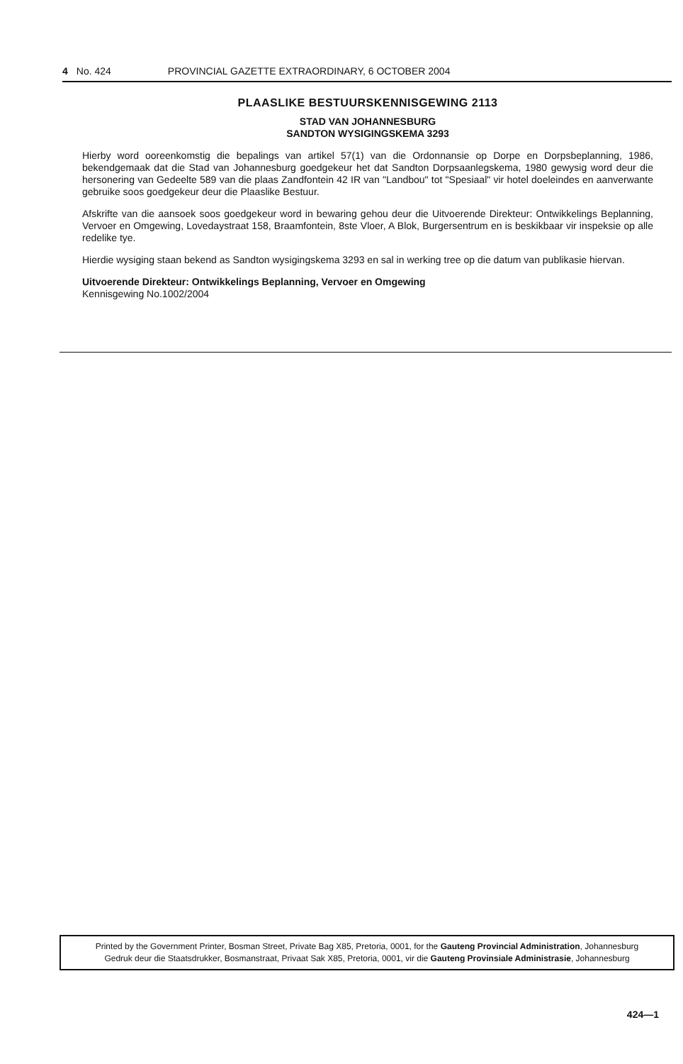4 No. 424 PROVINCIAL GAZETTE EXTRAORDINARY, 6 OCTOBER 2004
PLAASLIKE BESTUURSKENNISGEWING 2113
STAD VAN JOHANNESBURG
SANDTON WYSIGINGSKEMA 3293
Hierby word ooreenkomstig die bepalings van artikel 57(1) van die Ordonnansie op Dorpe en Dorpsbeplanning, 1986, bekendgemaak dat die Stad van Johannesburg goedgekeur het dat Sandton Dorpsaanlegskema, 1980 gewysig word deur die hersonering van Gedeelte 589 van die plaas Zandfontein 42 IR van "Landbou" tot "Spesiaal" vir hotel doeleindes en aanverwante gebruike soos goedgekeur deur die Plaaslike Bestuur.
Afskrifte van die aansoek soos goedgekeur word in bewaring gehou deur die Uitvoerende Direkteur: Ontwikkelings Beplanning, Vervoer en Omgewing, Lovedaystraat 158, Braamfontein, 8ste Vloer, A Blok, Burgersentrum en is beskikbaar vir inspeksie op alle redelike tye.
Hierdie wysiging staan bekend as Sandton wysigingskema 3293 en sal in werking tree op die datum van publikasie hiervan.
Uitvoerende Direkteur: Ontwikkelings Beplanning, Vervoer en Omgewing
Kennisgewing No.1002/2004
Printed by the Government Printer, Bosman Street, Private Bag X85, Pretoria, 0001, for the Gauteng Provincial Administration, Johannesburg
Gedruk deur die Staatsdrukker, Bosmanstraat, Privaat Sak X85, Pretoria, 0001, vir die Gauteng Provinsiale Administrasie, Johannesburg
424—1